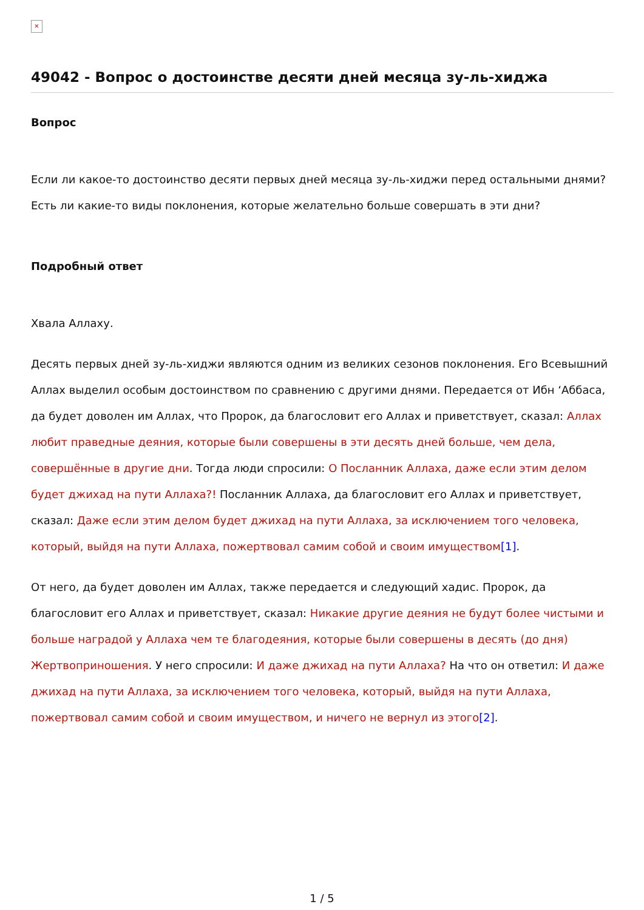×
49042 - Вопрос о достоинстве десяти дней месяца зу-ль-хиджа
Вопрос
Если ли какое-то достоинство десяти первых дней месяца зу-ль-хиджи перед остальными днями? Есть ли какие-то виды поклонения, которые желательно больше совершать в эти дни?
Подробный ответ
Хвала Аллаху.
Десять первых дней зу-ль-хиджи являются одним из великих сезонов поклонения. Его Всевышний Аллах выделил особым достоинством по сравнению с другими днями. Передается от Ибн ‘Аббаса, да будет доволен им Аллах, что Пророк, да благословит его Аллах и приветствует, сказал: Аллах любит праведные деяния, которые были совершены в эти десять дней больше, чем дела, совершённые в другие дни. Тогда люди спросили: О Посланник Аллаха, даже если этим делом будет джихад на пути Аллаха?! Посланник Аллаха, да благословит его Аллах и приветствует, сказал: Даже если этим делом будет джихад на пути Аллаха, за исключением того человека, который, выйдя на пути Аллаха, пожертвовал самим собой и своим имуществом[1].
От него, да будет доволен им Аллах, также передается и следующий хадис. Пророк, да благословит его Аллах и приветствует, сказал: Никакие другие деяния не будут более чистыми и больше наградой у Аллаха чем те благодеяния, которые были совершены в десять (до дня) Жертвоприношения. У него спросили: И даже джихад на пути Аллаха? На что он ответил: И даже джихад на пути Аллаха, за исключением того человека, который, выйдя на пути Аллаха, пожертвовал самим собой и своим имуществом, и ничего не вернул из этого[2].
1 / 5